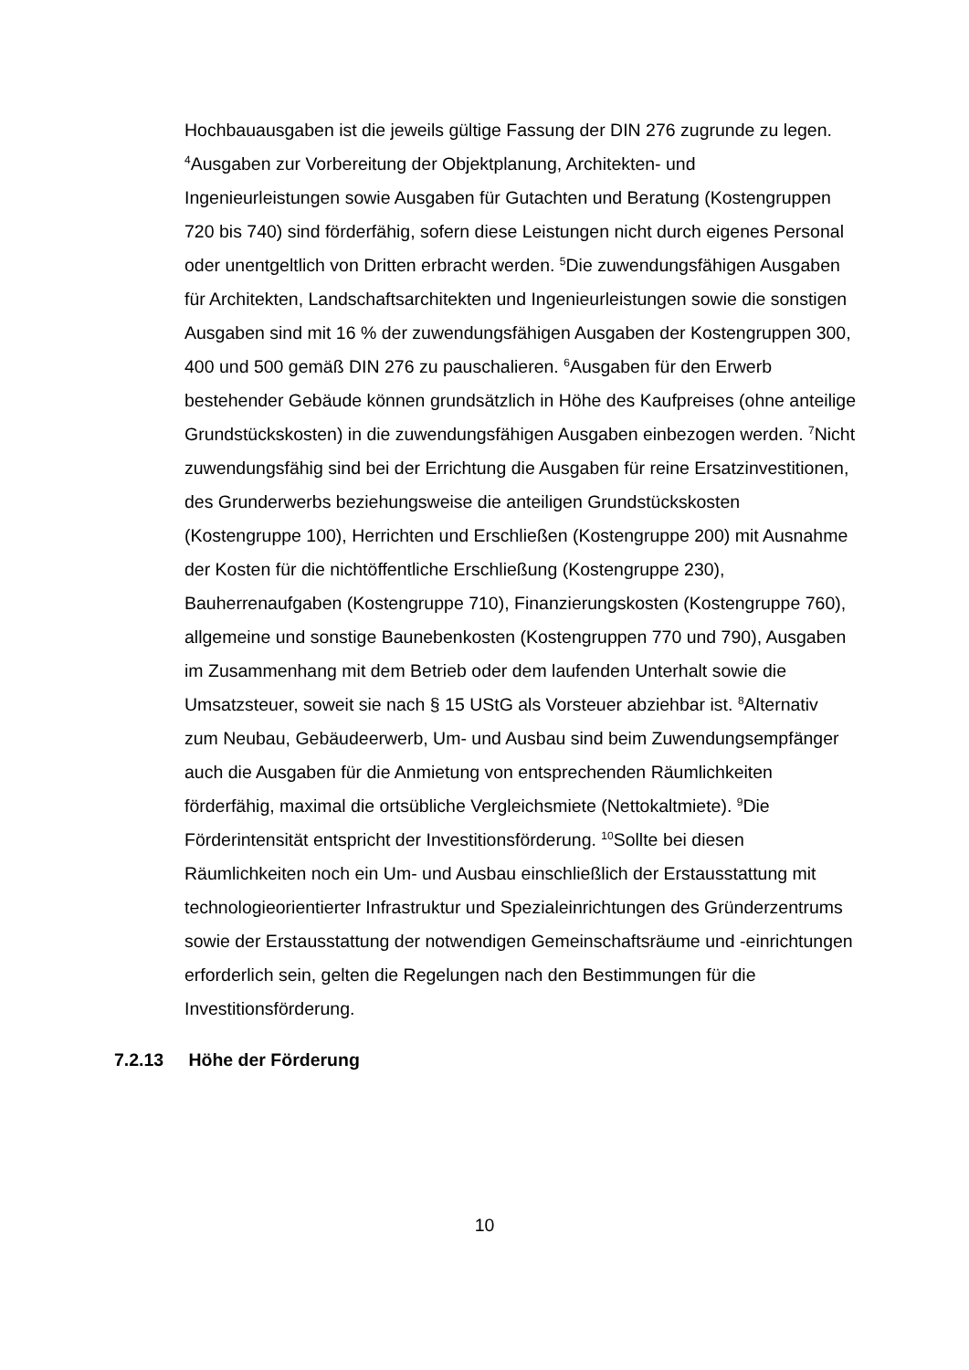Hochbauausgaben ist die jeweils gültige Fassung der DIN 276 zugrunde zu legen. <sup>4</sup>Ausgaben zur Vorbereitung der Objektplanung, Architekten- und Ingenieurleistungen sowie Ausgaben für Gutachten und Beratung (Kostengruppen 720 bis 740) sind förderfähig, sofern diese Leistungen nicht durch eigenes Personal oder unentgeltlich von Dritten erbracht werden. <sup>5</sup>Die zuwendungsfähigen Ausgaben für Architekten, Landschaftsarchitekten und Ingenieurleistungen sowie die sonstigen Ausgaben sind mit 16 % der zuwendungsfähigen Ausgaben der Kostengruppen 300, 400 und 500 gemäß DIN 276 zu pauschalieren. <sup>6</sup>Ausgaben für den Erwerb bestehender Gebäude können grundsätzlich in Höhe des Kaufpreises (ohne anteilige Grundstückskosten) in die zuwendungsfähigen Ausgaben einbezogen werden. <sup>7</sup>Nicht zuwendungsfähig sind bei der Errichtung die Ausgaben für reine Ersatzinvestitionen, des Grunderwerbs beziehungsweise die anteiligen Grundstückskosten (Kostengruppe 100), Herrichten und Erschließen (Kostengruppe 200) mit Ausnahme der Kosten für die nichtöffentliche Erschließung (Kostengruppe 230), Bauherrenaufgaben (Kostengruppe 710), Finanzierungskosten (Kostengruppe 760), allgemeine und sonstige Baunebenkosten (Kostengruppen 770 und 790), Ausgaben im Zusammenhang mit dem Betrieb oder dem laufenden Unterhalt sowie die Umsatzsteuer, soweit sie nach § 15 UStG als Vorsteuer abziehbar ist. <sup>8</sup>Alternativ zum Neubau, Gebäudeerwerb, Um- und Ausbau sind beim Zuwendungsempfänger auch die Ausgaben für die Anmietung von entsprechenden Räumlichkeiten förderfähig, maximal die ortsübliche Vergleichsmiete (Nettokaltmiete). <sup>9</sup>Die Förderintensität entspricht der Investitionsförderung. <sup>10</sup>Sollte bei diesen Räumlichkeiten noch ein Um- und Ausbau einschließlich der Erstausstattung mit technologieorientierter Infrastruktur und Spezialeinrichtungen des Gründerzentrums sowie der Erstausstattung der notwendigen Gemeinschaftsräume und -einrichtungen erforderlich sein, gelten die Regelungen nach den Bestimmungen für die Investitionsförderung.
7.2.13 Höhe der Förderung
10